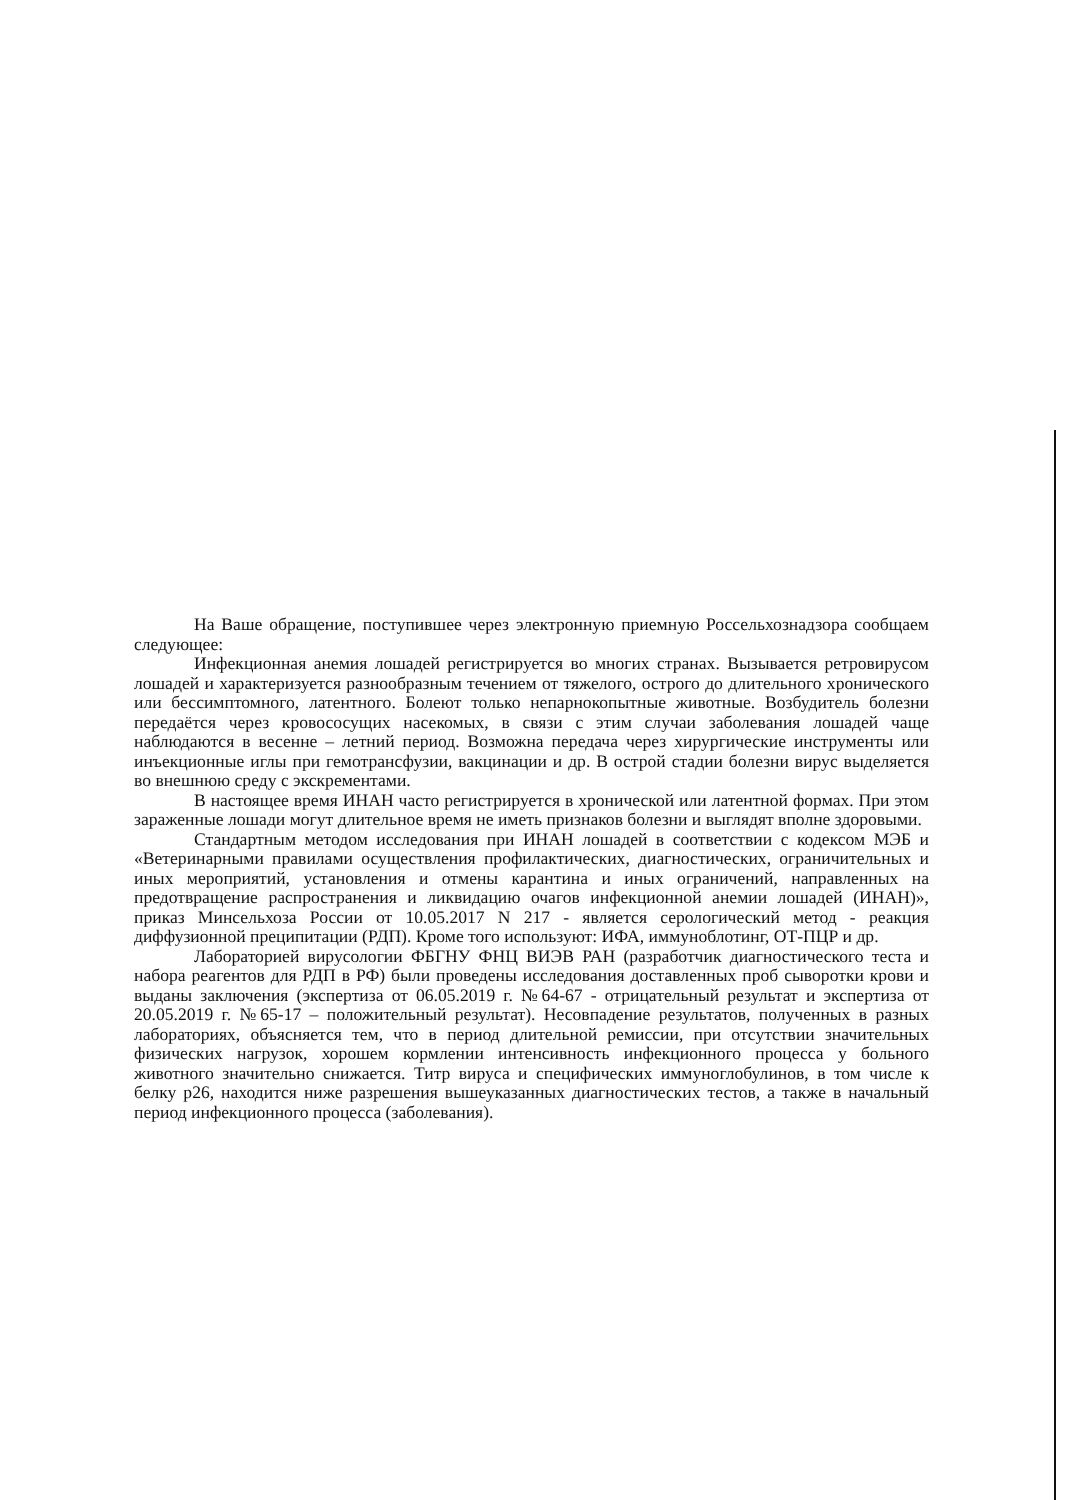На Ваше обращение, поступившее через электронную приемную Россельхознадзора сообщаем следующее:
Инфекционная анемия лошадей регистрируется во многих странах. Вызывается ретровирусом лошадей и характеризуется разнообразным течением от тяжелого, острого до длительного хронического или бессимптомного, латентного. Болеют только непарнокопытные животные. Возбудитель болезни передаётся через кровососущих насекомых, в связи с этим случаи заболевания лошадей чаще наблюдаются в весенне – летний период. Возможна передача через хирургические инструменты или инъекционные иглы при гемотрансфузии, вакцинации и др. В острой стадии болезни вирус выделяется во внешнюю среду с экскрементами.
В настоящее время ИНАН часто регистрируется в хронической или латентной формах. При этом зараженные лошади могут длительное время не иметь признаков болезни и выглядят вполне здоровыми.
Стандартным методом исследования при ИНАН лошадей в соответствии с кодексом МЭБ и «Ветеринарными правилами осуществления профилактических, диагностических, ограничительных и иных мероприятий, установления и отмены карантина и иных ограничений, направленных на предотвращение распространения и ликвидацию очагов инфекционной анемии лошадей (ИНАН)», приказ Минсельхоза России от 10.05.2017 N 217 - является серологический метод - реакция диффузионной преципитации (РДП). Кроме того используют: ИФА, иммуноблотинг, ОТ-ПЦР и др.
Лабораторией вирусологии ФБГНУ ФНЦ ВИЭВ РАН (разработчик диагностического теста и набора реагентов для РДП в РФ) были проведены исследования доставленных проб сыворотки крови и выданы заключения (экспертиза от 06.05.2019 г. №64-67 - отрицательный результат и экспертиза от 20.05.2019 г. №65-17 – положительный результат). Несовпадение результатов, полученных в разных лабораториях, объясняется тем, что в период длительной ремиссии, при отсутствии значительных физических нагрузок, хорошем кормлении интенсивность инфекционного процесса у больного животного значительно снижается. Титр вируса и специфических иммуноглобулинов, в том числе к белку р26, находится ниже разрешения вышеуказанных диагностических тестов, а также в начальный период инфекционного процесса (заболевания).